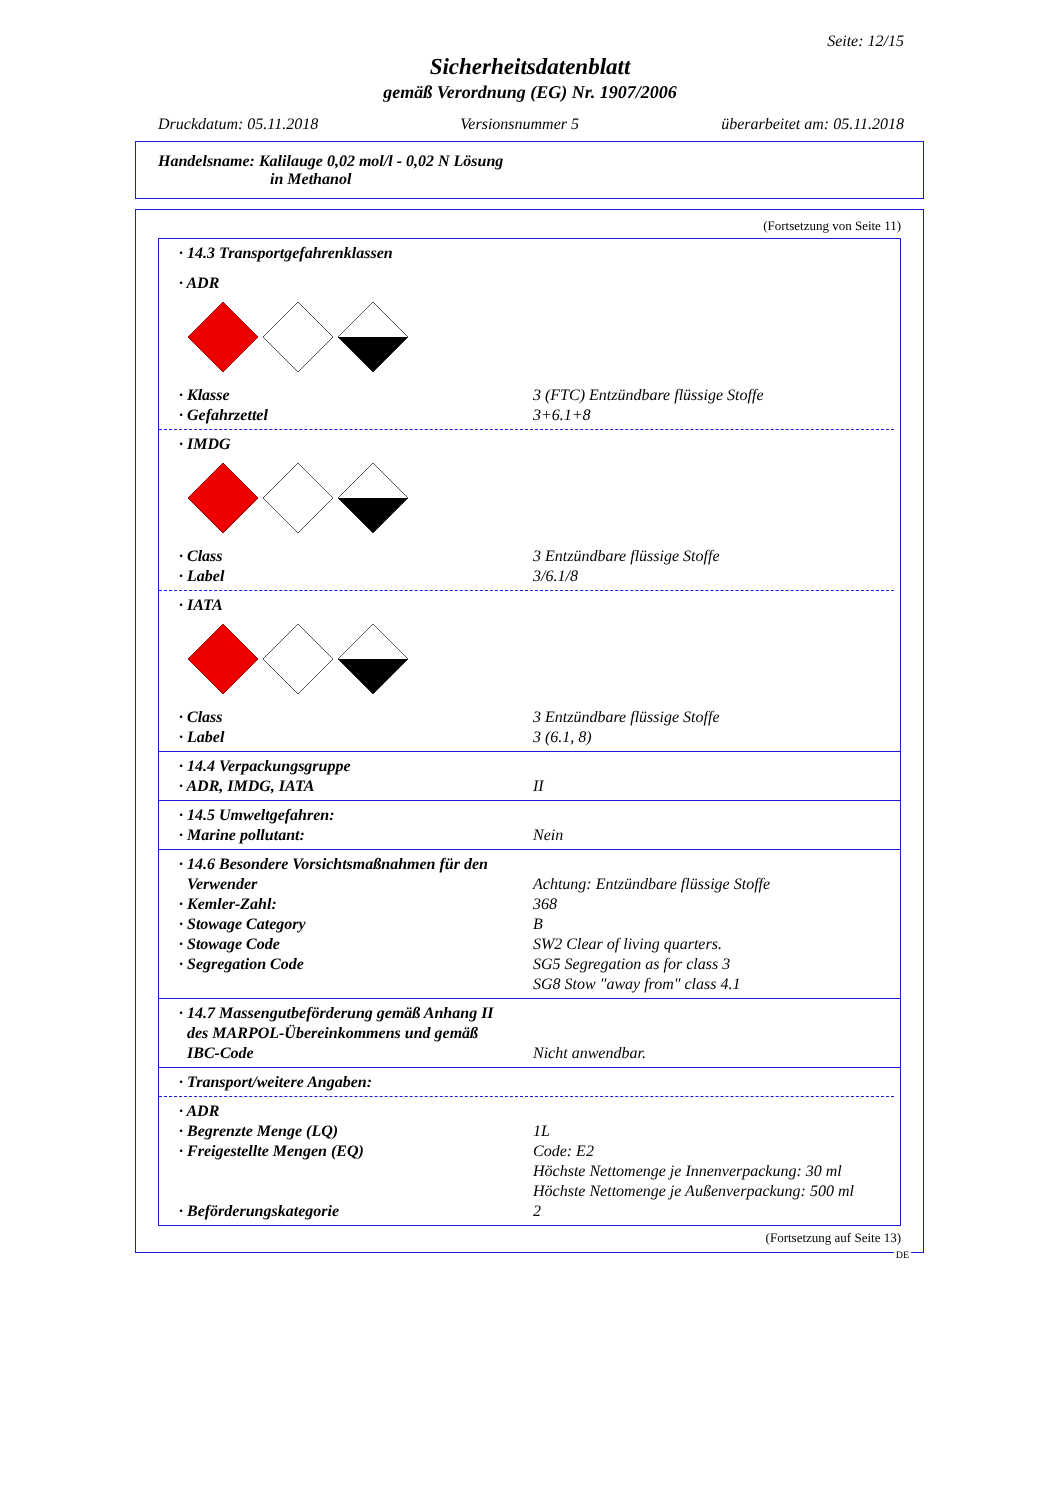Seite: 12/15
Sicherheitsdatenblatt
gemäß Verordnung (EG) Nr. 1907/2006
Druckdatum: 05.11.2018 Versionsnummer 5 überarbeitet am: 05.11.2018
Handelsname: Kalilauge 0,02 mol/l - 0,02 N Lösung
in Methanol
(Fortsetzung von Seite 11)
· 14.3 Transportgefahrenklassen
· ADR
· Klasse 3 (FTC) Entzündbare flüssige Stoffe
· Gefahrzettel 3+6.1+8
· IMDG
· Class 3 Entzündbare flüssige Stoffe
· Label 3/6.1/8
· IATA
· Class 3 Entzündbare flüssige Stoffe
· Label 3 (6.1, 8)
· 14.4 Verpackungsgruppe
· ADR, IMDG, IATA II
· 14.5 Umweltgefahren:
· Marine pollutant: Nein
· 14.6 Besondere Vorsichtsmaßnahmen für den
Verwender Achtung: Entzündbare flüssige Stoffe
· Kemler-Zahl: 368
· Stowage Category B
· Stowage Code SW2 Clear of living quarters.
· Segregation Code SG5 Segregation as for class 3
SG8 Stow "away from" class 4.1
· 14.7 Massengutbeförderung gemäß Anhang II
des MARPOL-Übereinkommens und gemäß
IBC-Code
Nicht anwendbar.
· Transport/weitere Angaben:
· ADR
· Begrenzte Menge (LQ) 1L
· Freigestellte Mengen (EQ) Code: E2
Höchste Nettomenge je Innenverpackung: 30 ml
Höchste Nettomenge je Außenverpackung: 500 ml
· Beförderungskategorie 2
(Fortsetzung auf Seite 13)
DE